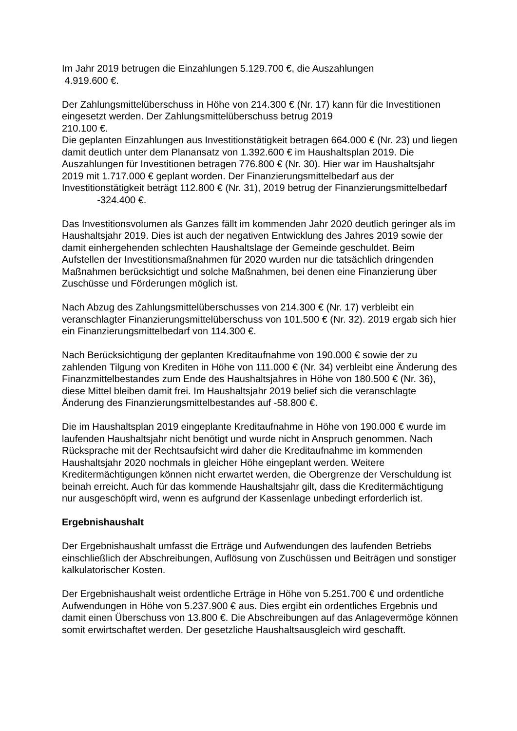Im Jahr 2019 betrugen die Einzahlungen 5.129.700 €, die Auszahlungen
4.919.600 €.
Der Zahlungsmittelüberschuss in Höhe von 214.300 € (Nr. 17) kann für die Investitionen eingesetzt werden. Der Zahlungsmittelüberschuss betrug 2019
210.100 €.
Die geplanten Einzahlungen aus Investitionstätigkeit betragen 664.000 € (Nr. 23) und liegen damit deutlich unter dem Planansatz von 1.392.600 € im Haushaltsplan 2019. Die Auszahlungen für Investitionen betragen 776.800 € (Nr. 30). Hier war im Haushaltsjahr 2019 mit 1.717.000 € geplant worden. Der Finanzierungsmittelbedarf aus der Investitionstätigkeit beträgt 112.800 € (Nr. 31), 2019 betrug der Finanzierungsmittelbedarf -324.400 €.
Das Investitionsvolumen als Ganzes fällt im kommenden Jahr 2020 deutlich geringer als im Haushaltsjahr 2019. Dies ist auch der negativen Entwicklung des Jahres 2019 sowie der damit einhergehenden schlechten Haushaltslage der Gemeinde geschuldet. Beim Aufstellen der Investitionsmaßnahmen für 2020 wurden nur die tatsächlich dringenden Maßnahmen berücksichtigt und solche Maßnahmen, bei denen eine Finanzierung über Zuschüsse und Förderungen möglich ist.
Nach Abzug des Zahlungsmittelüberschusses von 214.300 € (Nr. 17) verbleibt ein veranschlagter Finanzierungsmittelüberschuss von 101.500 € (Nr. 32). 2019 ergab sich hier ein Finanzierungsmittelbedarf von 114.300 €.
Nach Berücksichtigung der geplanten Kreditaufnahme von 190.000 € sowie der zu zahlenden Tilgung von Krediten in Höhe von 111.000 € (Nr. 34) verbleibt eine Änderung des Finanzmittelbestandes zum Ende des Haushaltsjahres in Höhe von 180.500 € (Nr. 36), diese Mittel bleiben damit frei. Im Haushaltsjahr 2019 belief sich die veranschlagte Änderung des Finanzierungsmittelbestandes auf -58.800 €.
Die im Haushaltsplan 2019 eingeplante Kreditaufnahme in Höhe von 190.000 € wurde im laufenden Haushaltsjahr nicht benötigt und wurde nicht in Anspruch genommen. Nach Rücksprache mit der Rechtsaufsicht wird daher die Kreditaufnahme im kommenden Haushaltsjahr 2020 nochmals in gleicher Höhe eingeplant werden. Weitere Kreditermächtigungen können nicht erwartet werden, die Obergrenze der Verschuldung ist beinah erreicht. Auch für das kommende Haushaltsjahr gilt, dass die Kreditermächtigung nur ausgeschöpft wird, wenn es aufgrund der Kassenlage unbedingt erforderlich ist.
Ergebnishaushalt
Der Ergebnishaushalt umfasst die Erträge und Aufwendungen des laufenden Betriebs einschließlich der Abschreibungen, Auflösung von Zuschüssen und Beiträgen und sonstiger kalkulatorischer Kosten.
Der Ergebnishaushalt weist ordentliche Erträge in Höhe von 5.251.700 € und ordentliche Aufwendungen in Höhe von 5.237.900 € aus. Dies ergibt ein ordentliches Ergebnis und damit einen Überschuss von 13.800 €. Die Abschreibungen auf das Anlagevermöge können somit erwirtschaftet werden. Der gesetzliche Haushaltsausgleich wird geschafft.